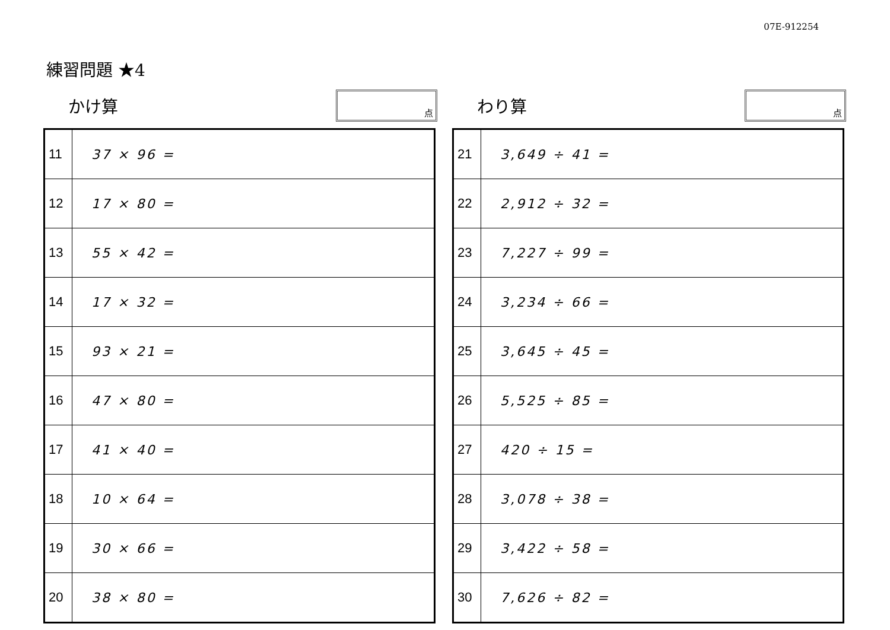07E-912254
練習問題 ★4
かけ算
点
| 11 | 37 × 96 = |
| 12 | 17 × 80 = |
| 13 | 55 × 42 = |
| 14 | 17 × 32 = |
| 15 | 93 × 21 = |
| 16 | 47 × 80 = |
| 17 | 41 × 40 = |
| 18 | 10 × 64 = |
| 19 | 30 × 66 = |
| 20 | 38 × 80 = |
わり算
点
| 21 | 3,649 ÷ 41 = |
| 22 | 2,912 ÷ 32 = |
| 23 | 7,227 ÷ 99 = |
| 24 | 3,234 ÷ 66 = |
| 25 | 3,645 ÷ 45 = |
| 26 | 5,525 ÷ 85 = |
| 27 | 420 ÷ 15 = |
| 28 | 3,078 ÷ 38 = |
| 29 | 3,422 ÷ 58 = |
| 30 | 7,626 ÷ 82 = |